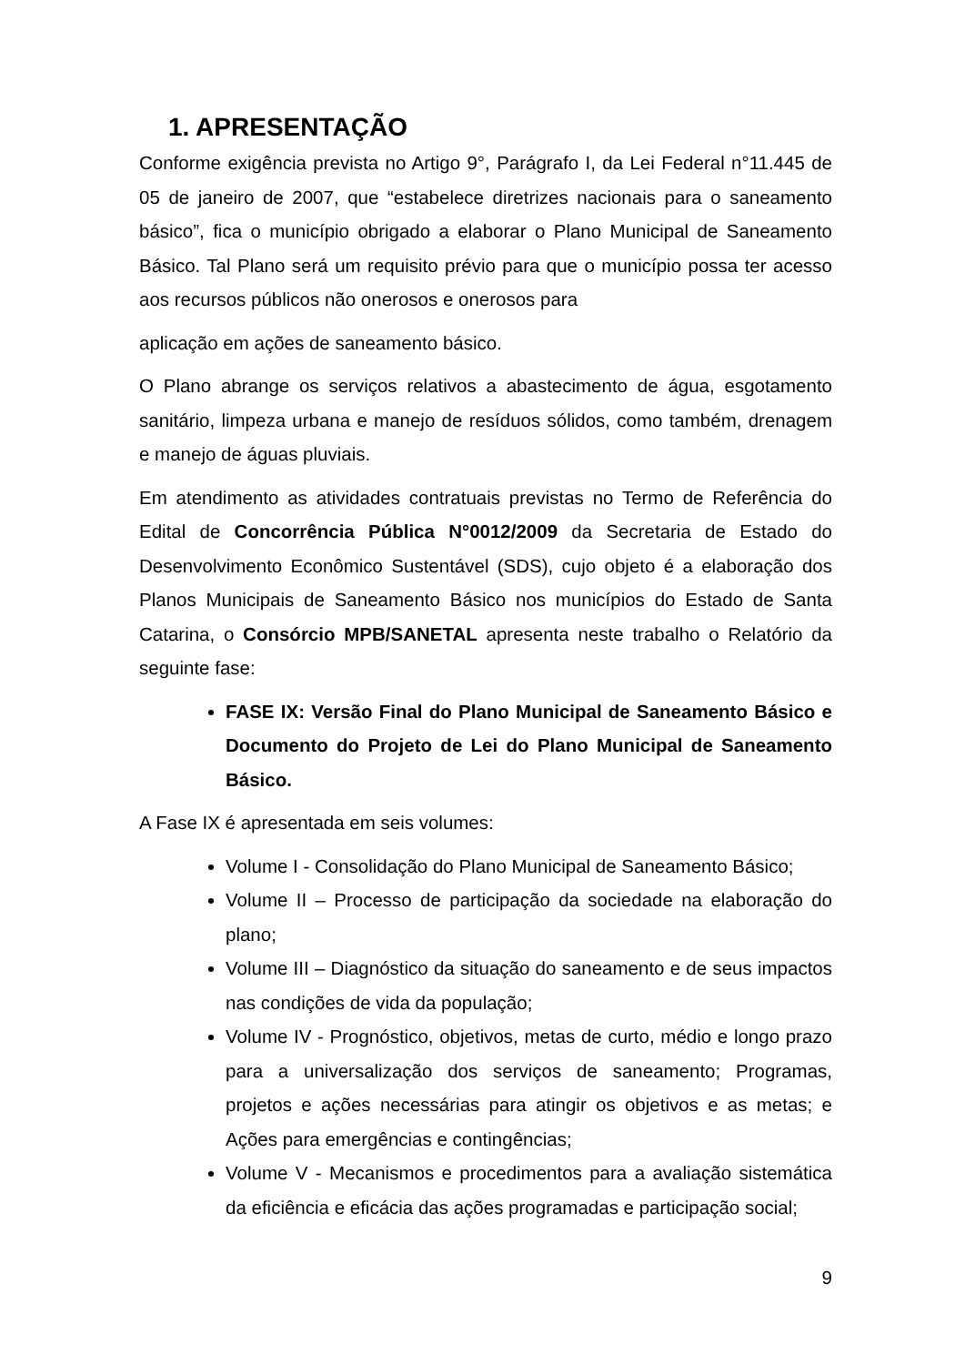1. APRESENTAÇÃO
Conforme exigência prevista no Artigo 9°, Parágrafo I, da Lei Federal n°11.445 de 05 de janeiro de 2007, que “estabelece diretrizes nacionais para o saneamento básico”, fica o município obrigado a elaborar o Plano Municipal de Saneamento Básico. Tal Plano será um requisito prévio para que o município possa ter acesso aos recursos públicos não onerosos e onerosos para
aplicação em ações de saneamento básico.
O Plano abrange os serviços relativos a abastecimento de água, esgotamento sanitário, limpeza urbana e manejo de resíduos sólidos, como também, drenagem e manejo de águas pluviais.
Em atendimento as atividades contratuais previstas no Termo de Referência do Edital de Concorrência Pública N°0012/2009 da Secretaria de Estado do Desenvolvimento Econômico Sustentável (SDS), cujo objeto é a elaboração dos Planos Municipais de Saneamento Básico nos municípios do Estado de Santa Catarina, o Consórcio MPB/SANETAL apresenta neste trabalho o Relatório da seguinte fase:
FASE IX: Versão Final do Plano Municipal de Saneamento Básico e Documento do Projeto de Lei do Plano Municipal de Saneamento Básico.
A Fase IX é apresentada em seis volumes:
Volume I - Consolidação do Plano Municipal de Saneamento Básico;
Volume II – Processo de participação da sociedade na elaboração do plano;
Volume III – Diagnóstico da situação do saneamento e de seus impactos nas condições de vida da população;
Volume IV - Prognóstico, objetivos, metas de curto, médio e longo prazo para a universalização dos serviços de saneamento; Programas, projetos e ações necessárias para atingir os objetivos e as metas; e Ações para emergências e contingências;
Volume V - Mecanismos e procedimentos para a avaliação sistemática da eficiência e eficácia das ações programadas e participação social;
9